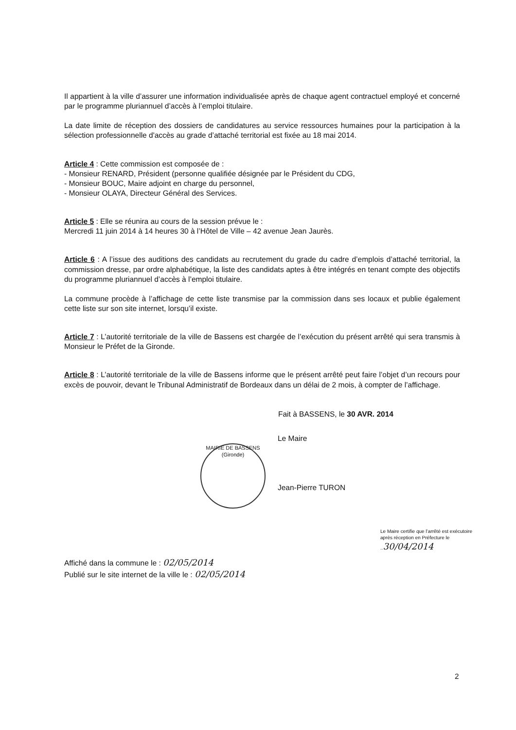Il appartient à la ville d’assurer une information individualisée après de chaque agent contractuel employé et concerné par le programme pluriannuel d’accès à l’emploi titulaire.
La date limite de réception des dossiers de candidatures au service ressources humaines pour la participation à la sélection professionnelle d'accès au grade d’attaché territorial est fixée au 18 mai 2014.
Article 4 : Cette commission est composée de :
- Monsieur RENARD, Président (personne qualifiée désignée par le Président du CDG,
- Monsieur BOUC, Maire adjoint en charge du personnel,
- Monsieur OLAYA, Directeur Général des Services.
Article 5 : Elle se réunira au cours de la session prévue le :
Mercredi 11 juin 2014 à 14 heures 30 à l’Hôtel de Ville – 42 avenue Jean Jaurès.
Article 6 : A l’issue des auditions des candidats au recrutement du grade du cadre d’emplois d’attaché territorial, la commission dresse, par ordre alphabétique, la liste des candidats aptes à être intégrés en tenant compte des objectifs du programme pluriannuel d’accès à l’emploi titulaire.
La commune procède à l’affichage de cette liste transmise par la commission dans ses locaux et publie également cette liste sur son site internet, lorsqu’il existe.
Article 7 : L’autorité territoriale de la ville de Bassens est chargée de l’exécution du présent arrêté qui sera transmis à Monsieur le Préfet de la Gironde.
Article 8 : L’autorité territoriale de la ville de Bassens informe que le présent arrêté peut faire l’objet d’un recours pour excès de pouvoir, devant le Tribunal Administratif de Bordeaux dans un délai de 2 mois, à compter de l’affichage.
Fait à BASSENS, le 30 AVR. 2014
MAIRIE DE BASSENS (Gironde)
Le Maire
Jean-Pierre TURON
Le Maire certifie que l’arrêté est exécutoire après réception en Préfecture le ..30/04/2014
Affiché dans la commune le : 02/05/2014
Publié sur le site internet de la ville le : 02/05/2014
2